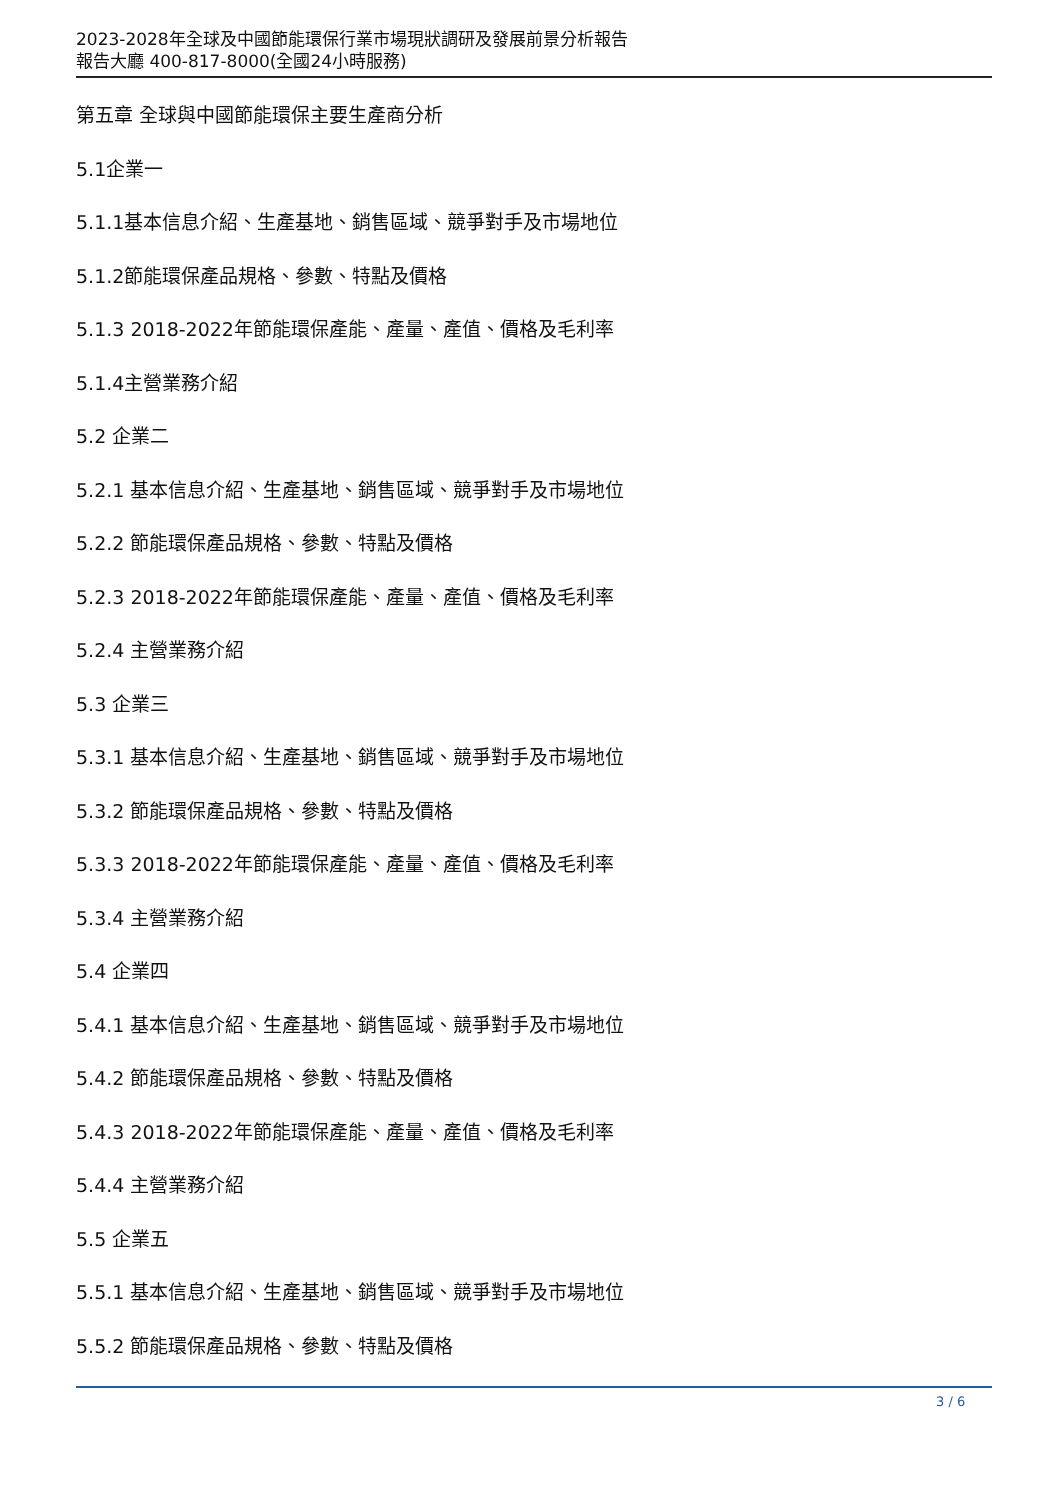2023-2028年全球及中國節能環保行業市場現狀調研及發展前景分析報告
報告大廳 400-817-8000(全國24小時服務)
第五章 全球與中國節能環保主要生產商分析
5.1企業一
5.1.1基本信息介紹、生產基地、銷售區域、競爭對手及市場地位
5.1.2節能環保產品規格、參數、特點及價格
5.1.3 2018-2022年節能環保產能、產量、產值、價格及毛利率
5.1.4主營業務介紹
5.2 企業二
5.2.1 基本信息介紹、生產基地、銷售區域、競爭對手及市場地位
5.2.2 節能環保產品規格、參數、特點及價格
5.2.3 2018-2022年節能環保產能、產量、產值、價格及毛利率
5.2.4 主營業務介紹
5.3 企業三
5.3.1 基本信息介紹、生產基地、銷售區域、競爭對手及市場地位
5.3.2 節能環保產品規格、參數、特點及價格
5.3.3 2018-2022年節能環保產能、產量、產值、價格及毛利率
5.3.4 主營業務介紹
5.4 企業四
5.4.1 基本信息介紹、生產基地、銷售區域、競爭對手及市場地位
5.4.2 節能環保產品規格、參數、特點及價格
5.4.3 2018-2022年節能環保產能、產量、產值、價格及毛利率
5.4.4 主營業務介紹
5.5 企業五
5.5.1 基本信息介紹、生產基地、銷售區域、競爭對手及市場地位
5.5.2 節能環保產品規格、參數、特點及價格
3 / 6